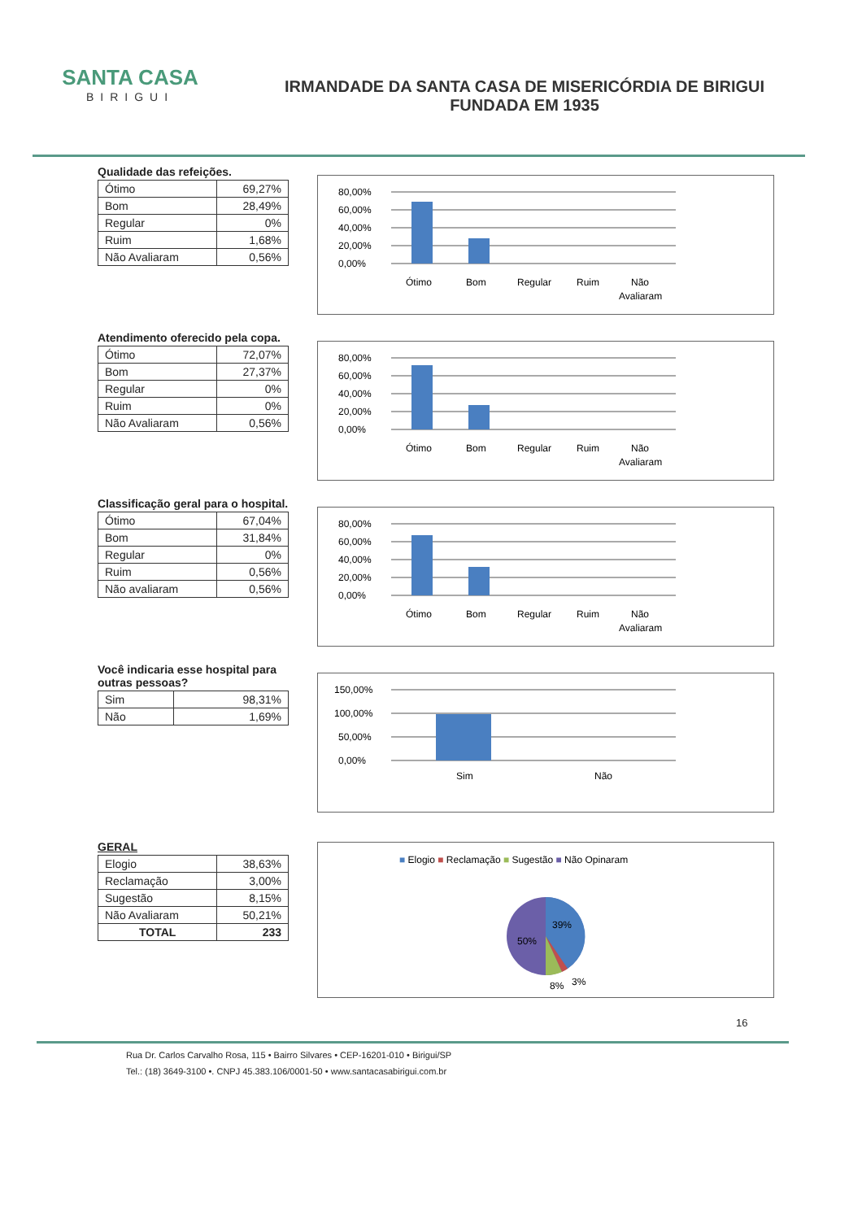SANTA CASA
BIRIGUI
IRMANDADE DA SANTA CASA DE MISERICÓRDIA DE BIRIGUI
FUNDADA EM 1935
Qualidade das refeições.
| Ótimo | 69,27% |
| Bom | 28,49% |
| Regular | 0% |
| Ruim | 1,68% |
| Não Avaliaram | 0,56% |
80,00%
60,00%
40,00%
20,00%
0,00%
Ótimo
Bom
Regular
Ruim
Não
Avaliaram
Atendimento oferecido pela copa.
| Ótimo | 72,07% |
| Bom | 27,37% |
| Regular | 0% |
| Ruim | 0% |
| Não Avaliaram | 0,56% |
80,00%
60,00%
40,00%
20,00%
0,00%
Ótimo
Bom
Regular
Ruim
Não
Avaliaram
Classificação geral para o hospital.
| Ótimo | 67,04% |
| Bom | 31,84% |
| Regular | 0% |
| Ruim | 0,56% |
| Não avaliaram | 0,56% |
80,00%
60,00%
40,00%
20,00%
0,00%
Ótimo
Bom
Regular
Ruim
Não
Avaliaram
Você indicaria esse hospital para outras pessoas?
| Sim | 98,31% |
| Não | 1,69% |
150,00%
100,00%
50,00%
0,00%
Sim
Não
GERAL
| Elogio | 38,63% |
| Reclamação | 3,00% |
| Sugestão | 8,15% |
| Não Avaliaram | 50,21% |
| TOTAL | 233 |
■ Elogio ■ Reclamação ■ Sugestão ■ Não Opinaram
39%
50%
8%
3%
16
Rua Dr. Carlos Carvalho Rosa, 115 • Bairro Silvares • CEP-16201-010 • Birigui/SP
Tel.: (18) 3649-3100 •. CNPJ 45.383.106/0001-50 • www.santacasabirigui.com.br